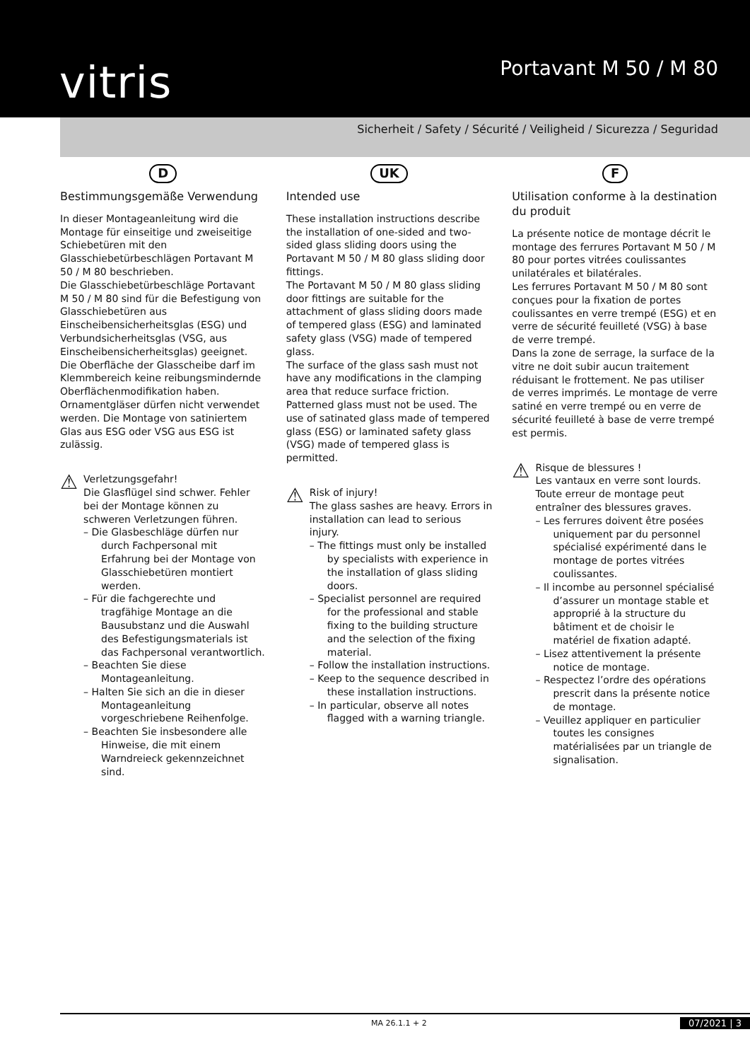vitris
Portavant M 50 / M 80
Sicherheit / Safety / Sécurité / Veiligheid / Sicurezza / Seguridad
D
Bestimmungsgemäße Verwendung
In dieser Montageanleitung wird die Montage für einseitige und zweiseitige Schiebetüren mit den Glasschiebetürbeschlägen Portavant M 50 / M 80 beschrieben.
Die Glasschiebetürbeschläge Portavant M 50 / M 80 sind für die Befestigung von Glasschiebetüren aus Einscheibensicherheitsglas (ESG) und Verbundsicherheitsglas (VSG, aus Einscheibensicherheitsglas) geeignet.
Die Oberfläche der Glasscheibe darf im Klemmbereich keine reibungsmindernde Oberflächenmodifikation haben. Ornamentgläser dürfen nicht verwendet werden. Die Montage von satiniertem Glas aus ESG oder VSG aus ESG ist zulässig.
⚠
Verletzungsgefahr!
Die Glasflügel sind schwer. Fehler bei der Montage können zu schweren Verletzungen führen.
– Die Glasbeschläge dürfen nur durch Fachpersonal mit Erfahrung bei der Montage von Glasschiebetüren montiert werden.
– Für die fachgerechte und tragfähige Montage an die Bausubstanz und die Auswahl des Befestigungsmaterials ist das Fachpersonal verantwortlich.
– Beachten Sie diese Montageanleitung.
– Halten Sie sich an die in dieser Montageanleitung vorgeschriebene Reihenfolge.
– Beachten Sie insbesondere alle Hinweise, die mit einem Warndreieck gekennzeichnet sind.
UK
Intended use
These installation instructions describe the installation of one-sided and two-sided glass sliding doors using the Portavant M 50 / M 80 glass sliding door fittings.
The Portavant M 50 / M 80 glass sliding door fittings are suitable for the attachment of glass sliding doors made of tempered glass (ESG) and laminated safety glass (VSG) made of tempered glass.
The surface of the glass sash must not have any modifications in the clamping area that reduce surface friction. Patterned glass must not be used. The use of satinated glass made of tempered glass (ESG) or laminated safety glass (VSG) made of tempered glass is permitted.
⚠
Risk of injury!
The glass sashes are heavy. Errors in installation can lead to serious injury.
– The fittings must only be installed by specialists with experience in the installation of glass sliding doors.
– Specialist personnel are required for the professional and stable fixing to the building structure and the selection of the fixing material.
– Follow the installation instructions.
– Keep to the sequence described in these installation instructions.
– In particular, observe all notes flagged with a warning triangle.
F
Utilisation conforme à la destination du produit
La présente notice de montage décrit le montage des ferrures Portavant M 50 / M 80 pour portes vitrées coulissantes unilatérales et bilatérales.
Les ferrures Portavant M 50 / M 80 sont conçues pour la fixation de portes coulissantes en verre trempé (ESG) et en verre de sécurité feuilleté (VSG) à base de verre trempé.
Dans la zone de serrage, la surface de la vitre ne doit subir aucun traitement réduisant le frottement. Ne pas utiliser de verres imprimés. Le montage de verre satiné en verre trempé ou en verre de sécurité feuilleté à base de verre trempé est permis.
⚠
Risque de blessures !
Les vantaux en verre sont lourds. Toute erreur de montage peut entraîner des blessures graves.
– Les ferrures doivent être posées uniquement par du personnel spécialisé expérimenté dans le montage de portes vitrées coulissantes.
– Il incombe au personnel spécialisé d’assurer un montage stable et approprié à la structure du bâtiment et de choisir le matériel de fixation adapté.
– Lisez attentivement la présente notice de montage.
– Respectez l’ordre des opérations prescrit dans la présente notice de montage.
– Veuillez appliquer en particulier toutes les consignes matérialisées par un triangle de signalisation.
MA 26.1.1 + 2 07/2021 | 3